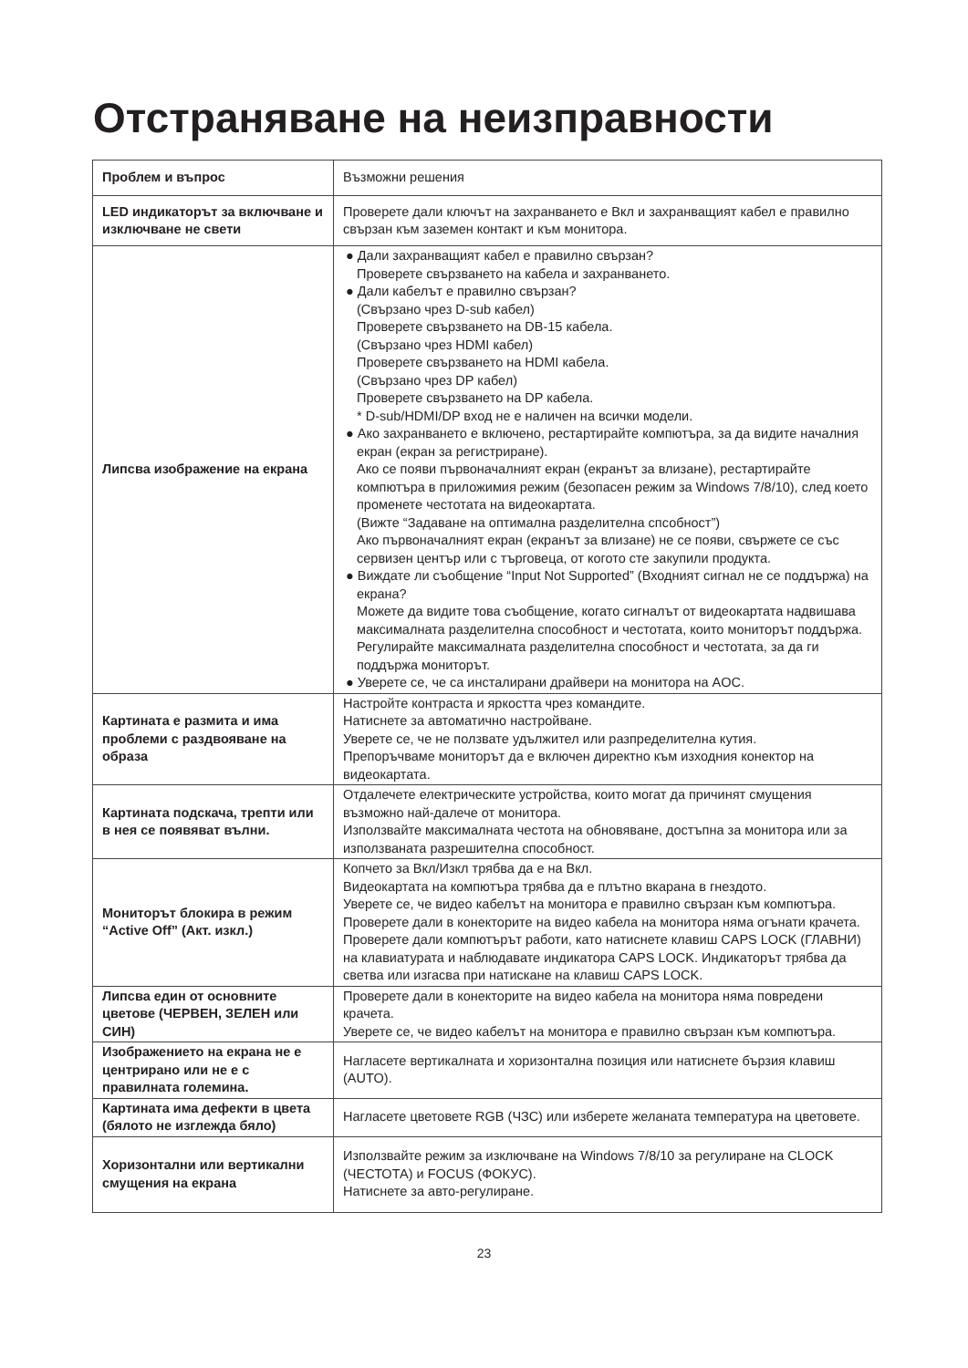Отстраняване на неизправности
| Проблем и въпрос | Възможни решения |
| --- | --- |
| LED индикаторът за включване и изключване не свети | Проверете дали ключът на захранването е Вкл и захранващият кабел е правилно свързан към заземен контакт и към монитора. |
| Липсва изображение на екрана | ● Дали захранващият кабел е правилно свързан? Проверете свързването на кабела и захранването. ● Дали кабелът е правилно свързан? (Свързано чрез D-sub кабел) Проверете свързването на DB-15 кабела. (Свързано чрез HDMI кабел) Проверете свързването на HDMI кабела. (Свързано чрез DP кабел) Проверете свързването на DP кабела. * D-sub/HDMI/DP вход не е наличен на всички модели. ● Ако захранването е включено, рестартирайте компютъра, за да видите началния екран (екран за регистриране). Ако се появи първоначалният екран (екранът за влизане), рестартирайте компютъра в приложимия режим (безопасен режим за Windows 7/8/10), след което променете честотата на видеокартата. (Вижте “Задаване на оптимална разделителна спсобност”) Ако първоначалният екран (екранът за влизане) не се появи, свържете се със сервизен център или с търговеца, от когото сте закупили продукта. ● Виждате ли съобщение “Input Not Supported” (Входният сигнал не се поддържа) на екрана? Можете да видите това съобщение, когато сигналът от видеокартата надвишава максималната разделителна способност и честотата, които мониторът поддържа. Регулирайте максималната разделителна способност и честотата, за да ги поддържа мониторът. ● Уверете се, че са инсталирани драйвери на монитора на AOC. |
| Картината е размита и има проблеми с раздвояване на образа | Настройте контраста и яркостта чрез командите. Натиснете за автоматично настройване. Уверете се, че не ползвате удължител или разпределителна кутия. Препоръчваме мониторът да е включен директно към изходния конектор на видеокартата. |
| Картината подскача, трепти или в нея се появяват вълни. | Отдалечете електрическите устройства, които могат да причинят смущения възможно най-далече от монитора. Използвайте максималната честота на обновяване, достъпна за монитора или за използваната разрешителна способност. |
| Мониторът блокира в режим “Active Off” (Акт. изкл.) | Копчето за Вкл/Изкл трябва да е на Вкл. Видеокартата на компютъра трябва да е плътно вкарана в гнездото. Уверете се, че видео кабелът на монитора е правилно свързан към компютъра. Проверете дали в конекторите на видео кабела на монитора няма огънати крачета. Проверете дали компютърът работи, като натиснете клавиш CAPS LOCK (ГЛАВНИ) на клавиатурата и наблюдавате индикатора CAPS LOCK. Индикаторът трябва да светва или изгасва при натискане на клавиш CAPS LOCK. |
| Липсва един от основните цветове (ЧЕРВЕН, ЗЕЛЕН или СИН) | Проверете дали в конекторите на видео кабела на монитора няма повредени крачета. Уверете се, че видео кабелът на монитора е правилно свързан към компютъра. |
| Изображението на екрана не е центрирано или не е с правилната големина. | Нагласете вертикалната и хоризонтална позиция или натиснете бързия клавиш (AUTO). |
| Картината има дефекти в цвета (бялото не изглежда бяло) | Нагласете цветовете RGB (ЧЗС) или изберете желаната температура на цветовете. |
| Хоризонтални или вертикални смущения на екрана | Използвайте режим за изключване на Windows 7/8/10 за регулиране на CLOCK (ЧЕСТОТА) и FOCUS (ФОКУС). Натиснете за авто-регулиране. |
23